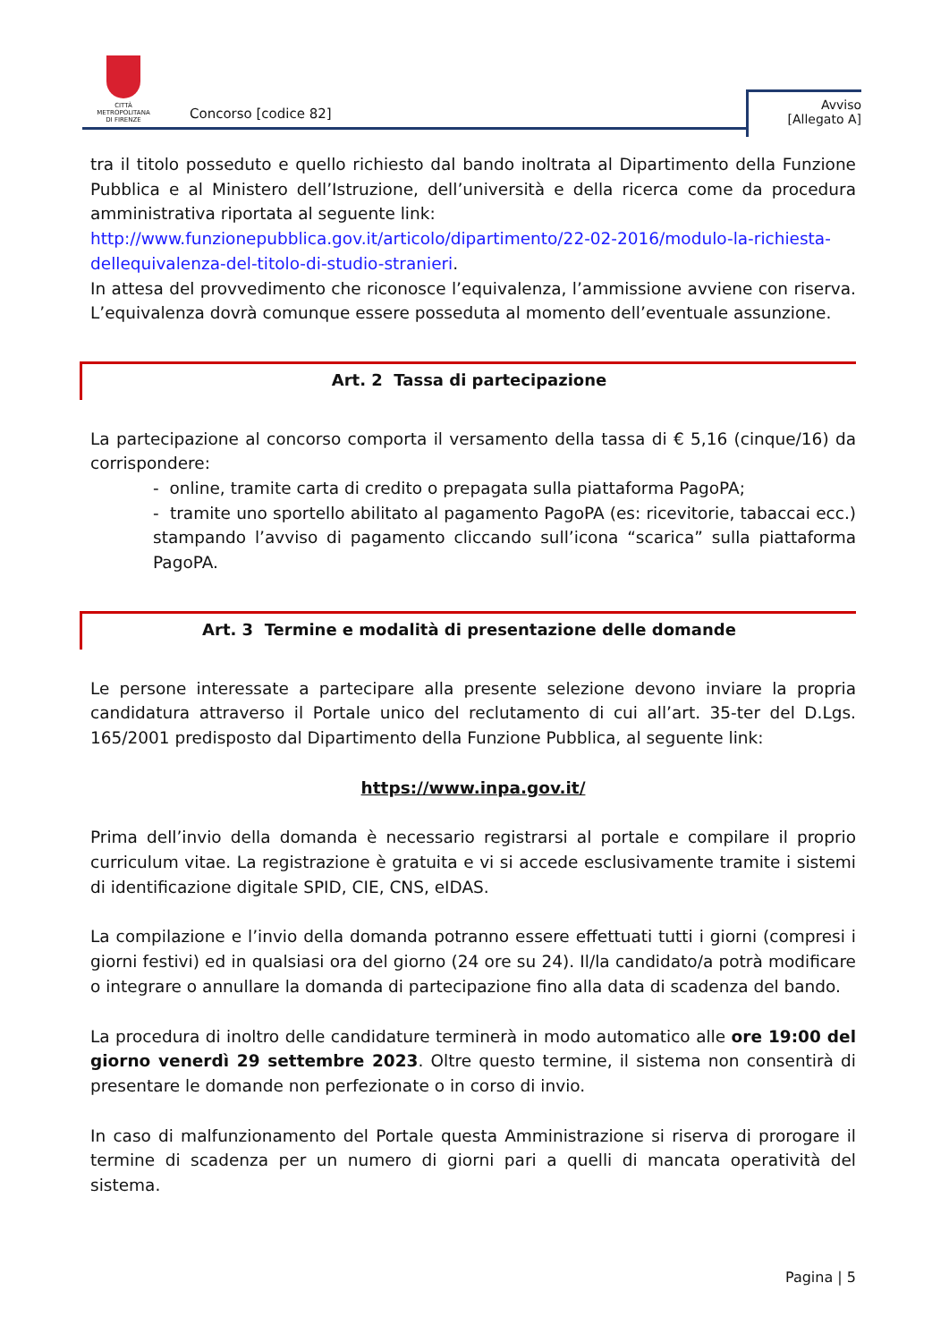CITTÀ METROPOLITANA
DI FIRENZE
Concorso [codice 82]
Avviso
[Allegato A]
tra il titolo posseduto e quello richiesto dal bando inoltrata al Dipartimento della Funzione Pubblica e al Ministero dell’Istruzione, dell’università e della ricerca come da procedura amministrativa riportata al seguente link:
http://www.funzionepubblica.gov.it/articolo/dipartimento/22-02-2016/modulo-la-richiesta-dellequivalenza-del-titolo-di-studio-stranieri.
In attesa del provvedimento che riconosce l’equivalenza, l’ammissione avviene con riserva. L’equivalenza dovrà comunque essere posseduta al momento dell’eventuale assunzione.
Art. 2 Tassa di partecipazione
La partecipazione al concorso comporta il versamento della tassa di € 5,16 (cinque/16) da corrispondere:
- online, tramite carta di credito o prepagata sulla piattaforma PagoPA;
- tramite uno sportello abilitato al pagamento PagoPA (es: ricevitorie, tabaccai ecc.) stampando l’avviso di pagamento cliccando sull’icona “scarica” sulla piattaforma PagoPA.
Art. 3 Termine e modalità di presentazione delle domande
Le persone interessate a partecipare alla presente selezione devono inviare la propria candidatura attraverso il Portale unico del reclutamento di cui all’art. 35-ter del D.Lgs. 165/2001 predisposto dal Dipartimento della Funzione Pubblica, al seguente link:
https://www.inpa.gov.it/
Prima dell’invio della domanda è necessario registrarsi al portale e compilare il proprio curriculum vitae. La registrazione è gratuita e vi si accede esclusivamente tramite i sistemi di identificazione digitale SPID, CIE, CNS, eIDAS.
La compilazione e l’invio della domanda potranno essere effettuati tutti i giorni (compresi i giorni festivi) ed in qualsiasi ora del giorno (24 ore su 24). Il/la candidato/a potrà modificare o integrare o annullare la domanda di partecipazione fino alla data di scadenza del bando.
La procedura di inoltro delle candidature terminerà in modo automatico alle ore 19:00 del giorno venerdì 29 settembre 2023. Oltre questo termine, il sistema non consentirà di presentare le domande non perfezionate o in corso di invio.
In caso di malfunzionamento del Portale questa Amministrazione si riserva di prorogare il termine di scadenza per un numero di giorni pari a quelli di mancata operatività del sistema.
Pagina | 5